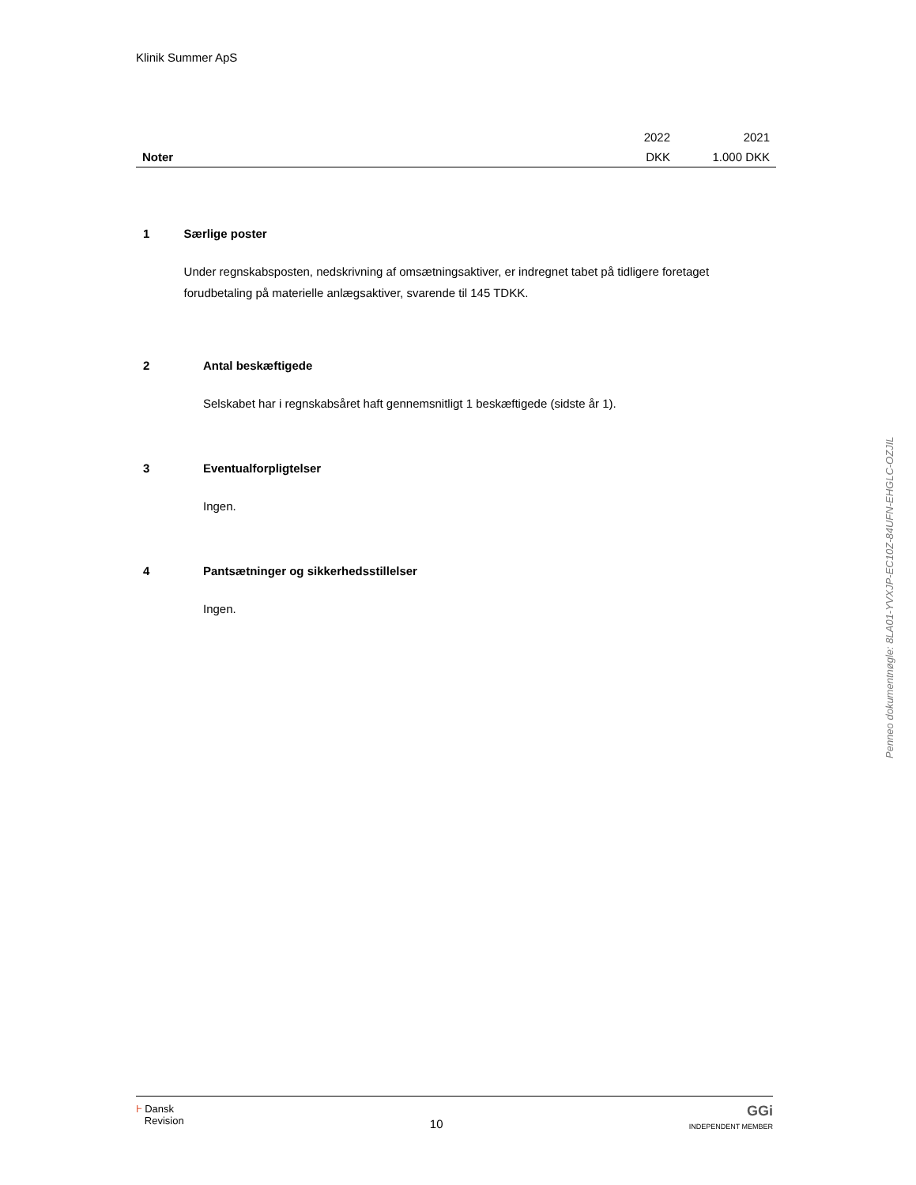Klinik Summer ApS
| | 2022 | 2021 |
| Noter | DKK | 1.000 DKK |
1 Særlige poster
Under regnskabsposten, nedskrivning af omsætningsaktiver, er indregnet tabet på tidligere foretaget forudbetaling på materielle anlægsaktiver, svarende til 145 TDKK.
2 Antal beskæftigede
Selskabet har i regnskabsåret haft gennemsnitligt 1 beskæftigede (sidste år 1).
3 Eventualforpligtelser
Ingen.
4 Pantsætninger og sikkerhedsstillelser
Ingen.
Ⱶ Dansk
Revision
10
GGi
INDEPENDENT MEMBER
Penneo dokumentnøgle: 8LA01-YVXJP-EC10Z-84UFN-EHGLC-OZJIL